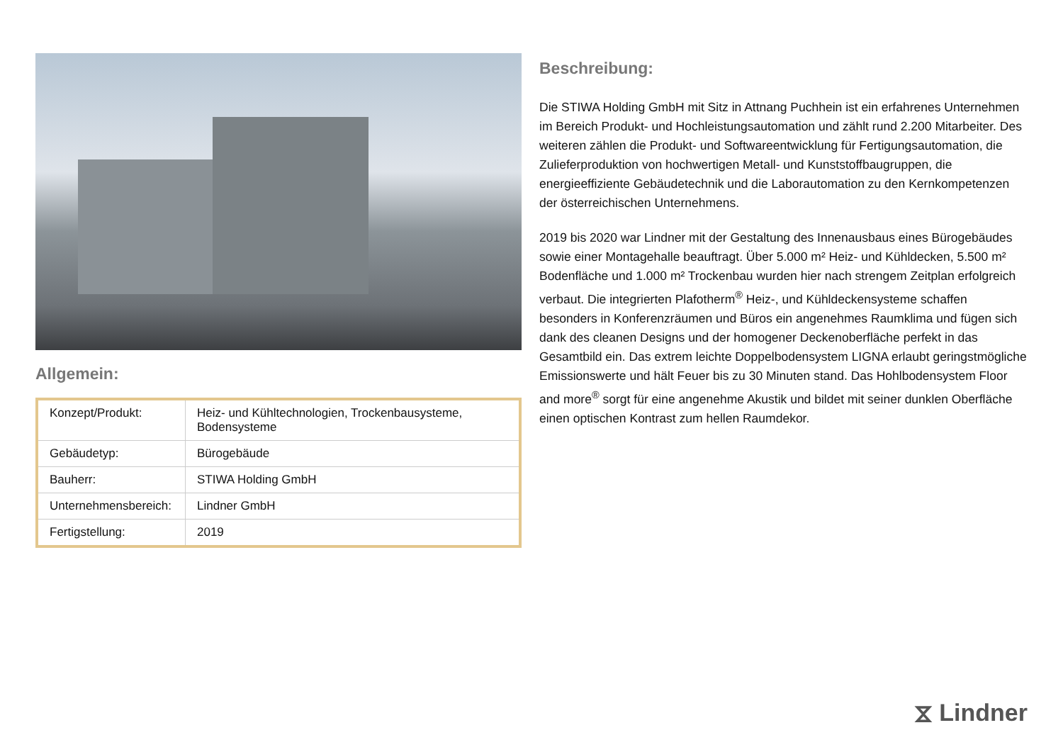Allgemein:
| Konzept/Produkt: | Heiz- und Kühltechnologien, Trockenbausysteme, Bodensysteme |
| Gebäudetyp: | Bürogebäude |
| Bauherr: | STIWA Holding GmbH |
| Unternehmensbereich: | Lindner GmbH |
| Fertigstellung: | 2019 |
Beschreibung:
Die STIWA Holding GmbH mit Sitz in Attnang Puchhein ist ein erfahrenes Unternehmen im Bereich Produkt- und Hochleistungsautomation und zählt rund 2.200 Mitarbeiter. Des weiteren zählen die Produkt- und Softwareentwicklung für Fertigungsautomation, die Zulieferproduktion von hochwertigen Metall- und Kunststoffbaugruppen, die energieeffiziente Gebäudetechnik und die Laborautomation zu den Kernkompetenzen der österreichischen Unternehmens.
2019 bis 2020 war Lindner mit der Gestaltung des Innenausbaus eines Bürogebäudes sowie einer Montagehalle beauftragt. Über 5.000 m² Heiz- und Kühldecken, 5.500 m² Bodenfläche und 1.000 m² Trockenbau wurden hier nach strengem Zeitplan erfolgreich verbaut. Die integrierten Plafotherm<sup>®</sup> Heiz-, und Kühldeckensysteme schaffen besonders in Konferenzräumen und Büros ein angenehmes Raumklima und fügen sich dank des cleanen Designs und der homogener Deckenoberfläche perfekt in das Gesamtbild ein. Das extrem leichte Doppelbodensystem LIGNA erlaubt geringstmögliche Emissionswerte und hält Feuer bis zu 30 Minuten stand. Das Hohlbodensystem Floor and more<sup>®</sup> sorgt für eine angenehme Akustik und bildet mit seiner dunklen Oberfläche einen optischen Kontrast zum hellen Raumdekor.
⧖ Lindner